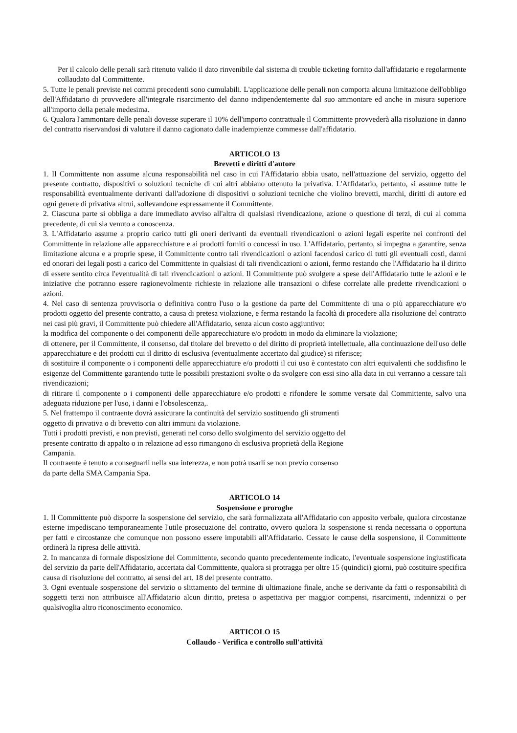Per il calcolo delle penali sarà ritenuto valido il dato rinvenibile dal sistema di trouble ticketing fornito dall'affidatario e regolarmente collaudato dal Committente.
5. Tutte le penali previste nei commi precedenti sono cumulabili. L'applicazione delle penali non comporta alcuna limitazione dell'obbligo dell'Affidatario di provvedere all'integrale risarcimento del danno indipendentemente dal suo ammontare ed anche in misura superiore all'importo della penale medesima.
6. Qualora l'ammontare delle penali dovesse superare il 10% dell'importo contrattuale il Committente provvederà alla risoluzione in danno del contratto riservandosi di valutare il danno cagionato dalle inadempienze commesse dall'affidatario.
ARTICOLO 13
Brevetti e diritti d'autore
1. Il Committente non assume alcuna responsabilità nel caso in cui l'Affidatario abbia usato, nell'attuazione del servizio, oggetto del presente contratto, dispositivi o soluzioni tecniche di cui altri abbiano ottenuto la privativa. L'Affidatario, pertanto, si assume tutte le responsabilità eventualmente derivanti dall'adozione di dispositivi o soluzioni tecniche che violino brevetti, marchi, diritti di autore ed ogni genere di privativa altrui, sollevandone espressamente il Committente.
2. Ciascuna parte si obbliga a dare immediato avviso all'altra di qualsiasi rivendicazione, azione o questione di terzi, di cui al comma precedente, di cui sia venuto a conoscenza.
3. L'Affidatario assume a proprio carico tutti gli oneri derivanti da eventuali rivendicazioni o azioni legali esperite nei confronti del Committente in relazione alle apparecchiature e ai prodotti forniti o concessi in uso. L'Affidatario, pertanto, si impegna a garantire, senza limitazione alcuna e a proprie spese, il Committente contro tali rivendicazioni o azioni facendosi carico di tutti gli eventuali costi, danni ed onorari dei legali posti a carico del Committente in qualsiasi di tali rivendicazioni o azioni, fermo restando che l'Affidatario ha il diritto di essere sentito circa l'eventualità di tali rivendicazioni o azioni. Il Committente può svolgere a spese dell'Affidatario tutte le azioni e le iniziative che potranno essere ragionevolmente richieste in relazione alle transazioni o difese correlate alle predette rivendicazioni o azioni.
4. Nel caso di sentenza provvisoria o definitiva contro l'uso o la gestione da parte del Committente di una o più apparecchiature e/o prodotti oggetto del presente contratto, a causa di pretesa violazione, e ferma restando la facoltà di procedere alla risoluzione del contratto nei casi più gravi, il Committente può chiedere all'Affidatario, senza alcun costo aggiuntivo:
la modifica del componente o dei componenti delle apparecchiature e/o prodotti in modo da eliminare la violazione;
di ottenere, per il Committente, il consenso, dal titolare del brevetto o del diritto di proprietà intellettuale, alla continuazione dell'uso delle apparecchiature e dei prodotti cui il diritto di esclusiva (eventualmente accertato dal giudice) si riferisce;
di sostituire il componente o i componenti delle apparecchiature e/o prodotti il cui uso è contestato con altri equivalenti che soddisfino le esigenze del Committente garantendo tutte le possibili prestazioni svolte o da svolgere con essi sino alla data in cui verranno a cessare tali rivendicazioni;
di ritirare il componente o i componenti delle apparecchiature e/o prodotti e rifondere le somme versate dal Committente, salvo una adeguata riduzione per l'uso, i danni e l'obsolescenza,.
5. Nel frattempo il contraente dovrà assicurare la continuità del servizio sostituendo gli strumenti
oggetto di privativa o di brevetto con altri immuni da violazione.
Tutti i prodotti previsti, e non previsti, generati nel corso dello svolgimento del servizio oggetto del
presente contratto di appalto o in relazione ad esso rimangono di esclusiva proprietà della Regione
Campania.
Il contraente è tenuto a consegnarli nella sua interezza, e non potrà usarli se non previo consenso
da parte della SMA Campania Spa.
ARTICOLO 14
Sospensione e proroghe
1. Il Committente può disporre la sospensione del servizio, che sarà formalizzata all'Affidatario con apposito verbale, qualora circostanze esterne impediscano temporaneamente l'utile prosecuzione del contratto, ovvero qualora la sospensione si renda necessaria o opportuna per fatti e circostanze che comunque non possono essere imputabili all'Affidatario. Cessate le cause della sospensione, il Committente ordinerà la ripresa delle attività.
2. In mancanza di formale disposizione del Committente, secondo quanto precedentemente indicato, l'eventuale sospensione ingiustificata del servizio da parte dell'Affidatario, accertata dal Committente, qualora si protragga per oltre 15 (quindici) giorni, può costituire specifica causa di risoluzione del contratto, ai sensi del art. 18 del presente contratto.
3. Ogni eventuale sospensione del servizio o slittamento del termine di ultimazione finale, anche se derivante da fatti o responsabilità di soggetti terzi non attribuisce all'Affidatario alcun diritto, pretesa o aspettativa per maggior compensi, risarcimenti, indennizzi o per qualsivoglia altro riconoscimento economico.
ARTICOLO 15
Collaudo - Verifica e controllo sull'attività